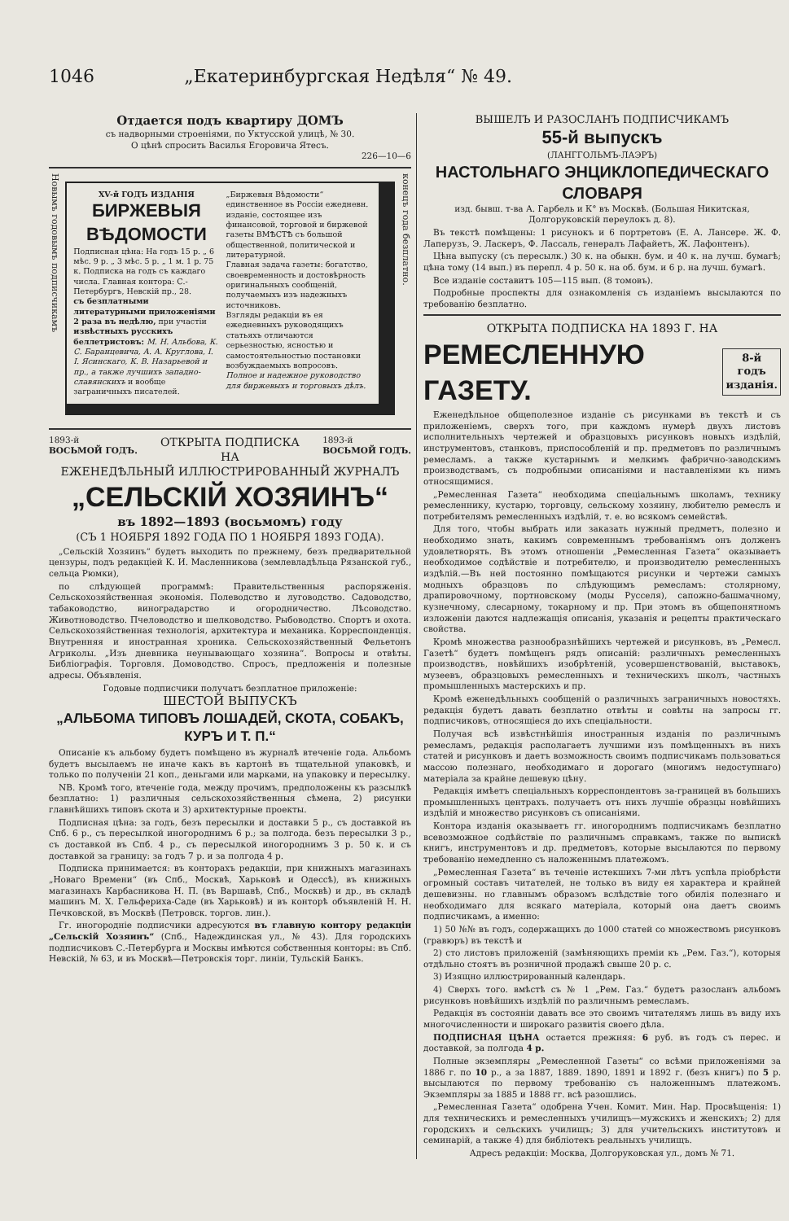1046 „Екатеринбургская Недѣля“ № 49.
Отдается подъ квартиру ДОМЪ
съ надворными строеніями, по Уктусской улицѣ, № 30.
О цѣнѣ спросить Василья Егоровича Ятесъ.
226—10—6
Новымъ годовымъ подписчикамъ
XV-й ГОДЪ ИЗДАНІЯ
БИРЖЕВЫЯ ВѢДОМОСТИ
Подписная цѣна: На годъ 15 р. „ 6 мѣс. 9 р. „ 3 мѣс. 5 р. „ 1 м. 1 р. 75 к. Подписка на годъ съ каждаго числа. Главная контора: С.-Петербургъ, Невскій пр., 28.
съ безплатными литературными приложеніями 2 раза въ недѣлю, при участіи извѣстныхъ русскихъ беллетристовъ: М. Н. Альбова, К. С. Баранцевича, А. А. Круглова, І. І. Ясинскаго, К. В. Назарьевой и пр., а также лучшихъ западно-славянскихъ и вообще заграничныхъ писателей.
„Биржевыя Вѣдомости“ единственное въ Россіи ежедневн. изданіе, состоящее изъ финансовой, торговой и биржевой газеты ВМѢСТѢ съ большой общественной, политической и литературной.
Главная задача газеты: богатство, своевременность и достовѣрность оригинальныхъ сообщеній, получаемыхъ изъ надежныхъ источниковъ.
Взгляды редакціи въ ея ежедневныхъ руководящихъ статьяхъ отличаются серьезностью, ясностью и самостоятельностью постановки возбуждаемыхъ вопросовъ.
Полное и надежное руководство для биржевыхъ и торговыхъ дѣлъ.
конецъ года безплатно.
1893-й
ВОСЬМОЙ ГОДЪ. ОТКРЫТА ПОДПИСКА
НА 1893-й
ВОСЬМОЙ ГОДЪ.
ЕЖЕНЕДѢЛЬНЫЙ ИЛЛЮСТРИРОВАННЫЙ ЖУРНАЛЪ
„СЕЛЬСКІЙ ХОЗЯИНЪ“
въ 1892—1893 (восьмомъ) году
(СЪ 1 НОЯБРЯ 1892 ГОДА ПО 1 НОЯБРЯ 1893 ГОДА).
„Сельскій Хозяинъ“ будетъ выходить по прежнему, безъ предварительной цензуры, подъ редакціей К. И. Масленникова (землевладѣльца Рязанской губ., сельца Рюмки),
по слѣдующей программѣ: Правительственныя распоряженія. Сельскохозяйственная экономія. Полеводство и луговодство. Садоводство, табаководство, виноградарство и огородничество. Лѣсоводство. Животноводство. Пчеловодство и шелководство. Рыбоводство. Спортъ и охота. Сельскохозяйственная технологія, архитектура и механика. Корреспонденція. Внутренняя и иностранная хроника. Сельскохозяйственный Фельетонъ Агриколы. „Изъ дневника неунывающаго хозяина“. Вопросы и отвѣты. Библіографія. Торговля. Домоводство. Спросъ, предложенія и полезные адресы. Объявленія.
Годовые подписчики получатъ безплатное приложеніе:
ШЕСТОЙ ВЫПУСКЪ
„АЛЬБОМА ТИПОВЪ ЛОШАДЕЙ, СКОТА, СОБАКЪ, КУРЪ И Т. П.“
Описаніе къ альбому будетъ помѣщено въ журналѣ втеченіе года. Альбомъ будетъ высылаемъ не иначе какъ въ картонѣ въ тщательной упаковкѣ, и только по полученіи 21 коп., деньгами или марками, на упаковку и пересылку.
NB. Кромѣ того, втеченіе года, между прочимъ, предположены къ разсылкѣ безплатно: 1) различныя сельскохозяйственныя сѣмена, 2) рисунки главнѣйшихъ типовъ скота и 3) архитектурные проекты.
Подписная цѣна: за годъ, безъ пересылки и доставки 5 р., съ доставкой въ Спб. 6 р., съ пересылкой иногороднимъ 6 р.; за полгода. безъ пересылки 3 р., съ доставкой въ Спб. 4 р., съ пересылкой иногороднимъ 3 р. 50 к. и съ доставкой за границу: за годъ 7 р. и за полгода 4 р.
Подписка принимается: въ конторахъ редакціи, при книжныхъ магазинахъ „Новаго Времени“ (въ Спб., Москвѣ, Харьковѣ и Одессѣ), въ книжныхъ магазинахъ Карбасникова Н. П. (въ Варшавѣ, Спб., Москвѣ) и др., въ складѣ машинъ М. Х. Гельфериха-Саде (въ Харьковѣ) и въ конторѣ объявленій Н. Н. Печковской, въ Москвѣ (Петровск. торгов. лин.).
Гг. иногородніе подписчики адресуются въ главную контору редакціи „Сельскій Хозяинъ“ (Спб., Надеждинская ул., № 43). Для городскихъ подписчиковъ С.-Петербурга и Москвы имѣются собственныя конторы: въ Спб. Невскій, № 63, и въ Москвѣ—Петровскія торг. линіи, Тульскій Банкъ.
ВЫШЕЛЪ И РАЗОСЛАНЪ ПОДПИСЧИКАМЪ
55-й выпускъ
(ЛАНГГОЛЬМЪ-ЛАЭРЪ)
НАСТОЛЬНАГО ЭНЦИКЛОПЕДИЧЕСКАГО СЛОВАРЯ
изд. бывш. т-ва А. Гарбель и К° въ Москвѣ. (Большая Никитская, Долгоруковскій переулокъ д. 8).
Въ текстѣ помѣщены: 1 рисунокъ и 6 портретовъ (Е. А. Лансере. Ж. Ф. Лаперузъ, Э. Ласкеръ, Ф. Лассаль, генералъ Лафайетъ, Ж. Лафонтенъ).
Цѣна выпуску (съ пересылк.) 30 к. на обыкн. бум. и 40 к. на лучш. бумагѣ; цѣна тому (14 вып.) въ перепл. 4 р. 50 к. на об. бум. и 6 р. на лучш. бумагѣ.
Все изданіе составитъ 105—115 вып. (8 томовъ).
Подробные проспекты для ознакомленія съ изданіемъ высылаются по требованію безплатно.
ОТКРЫТА ПОДПИСКА НА 1893 Г. НА
РЕМЕСЛЕННУЮ ГАЗЕТУ. 8-й годъ
изданія.
Еженедѣльное общеполезное изданіе съ рисунками въ текстѣ и съ приложеніемъ, сверхъ того, при каждомъ нумерѣ двухъ листовъ исполнительныхъ чертежей и образцовыхъ рисунковъ новыхъ издѣлій, инструментовъ, станковъ, приспособленій и пр. предметовъ по различнымъ ремесламъ. а также кустарнымъ и мелкимъ фабрично-заводскимъ производствамъ, съ подробными описаніями и наставленіями къ нимъ относящимися.
„Ремесленная Газета“ необходима спеціальнымъ школамъ, технику ремесленнику, кустарю, торговцу, сельскому хозяину, любителю ремеслъ и потребителямъ ремесленныхъ издѣлій, т. е. во всякомъ семействѣ.
Для того, чтобы выбрать или заказать нужный предметъ, полезно и необходимо знать, какимъ современнымъ требованіямъ онъ долженъ удовлетворять. Въ этомъ отношеніи „Ремесленная Газета“ оказываетъ необходимое содѣйствіе и потребителю, и производителю ремесленныхъ издѣлій.—Въ ней постоянно помѣщаются рисунки и чертежи самыхъ модныхъ образцовъ по слѣдующимъ ремесламъ: столярному, драпировочному, портновскому (моды Русселя), сапожно-башмачному, кузнечному, слесарному, токарному и пр. При этомъ въ общепонятномъ изложеніи даются надлежащія описанія, указанія и рецепты практическаго свойства.
Кромѣ множества разнообразнѣйшихъ чертежей и рисунковъ, въ „Ремесл. Газетѣ“ будетъ помѣщенъ рядъ описаній: различныхъ ремесленныхъ производствъ, новѣйшихъ изобрѣтеній, усовершенствованій, выставокъ, музеевъ, образцовыхъ ремесленныхъ и техническихъ школъ, частныхъ промышленныхъ мастерскихъ и пр.
Кромѣ еженедѣльныхъ сообщеній о различныхъ заграничныхъ новостяхъ. редакція будетъ давать безплатно отвѣты и совѣты на запросы гг. подписчиковъ, относящіеся до ихъ спеціальности.
Получая всѣ извѣстнѣйшія иностранныя изданія по различнымъ ремесламъ, редакція располагаетъ лучшими изъ помѣщенныхъ въ нихъ статей и рисунковъ и даетъ возможность своимъ подписчикамъ пользоваться массою полезнаго, необходимаго и дорогаго (многимъ недоступнаго) матеріала за крайне дешевую цѣну.
Редакція имѣетъ спеціальныхъ корреспондентовъ за-границей въ большихъ промышленныхъ центрахъ. получаетъ отъ нихъ лучшіе образцы новѣйшихъ издѣлій и множество рисунковъ съ описаніями.
Контора изданія оказываетъ гг. иногороднимъ подписчикамъ безплатно всевозможное содѣйствіе по различнымъ справкамъ, также по выпискѣ книгъ, инструментовъ и др. предметовъ, которые высылаются по первому требованію немедленно съ наложеннымъ платежомъ.
„Ремесленная Газета“ въ теченіе истекшихъ 7-ми лѣтъ успѣла пріобрѣсти огромный составъ читателей, не только въ виду ея характера и крайней дешевизны. но главнымъ образомъ вслѣдствіе того обилія полезнаго и необходимаго для всякаго матеріала, который она даетъ своимъ подписчикамъ, а именно:
1) 50 №№ въ годъ, содержащихъ до 1000 статей со множествомъ рисунковъ (гравюръ) въ текстѣ и
2) сто листовъ приложеній (замѣняющихъ преміи къ „Рем. Газ.“), которыя отдѣльно стоятъ въ розничной продажѣ свыше 20 р. с.
3) Изящно иллюстрированный календарь.
4) Сверхъ того. вмѣстѣ съ № 1 „Рем. Газ.“ будетъ разосланъ альбомъ рисунковъ новѣйшихъ издѣлій по различнымъ ремесламъ.
Редакція въ состояніи давать все это своимъ читателямъ лишь въ виду ихъ многочисленности и широкаго развитія своего дѣла.
ПОДПИСНАЯ ЦѢНА остается прежняя: 6 руб. въ годъ съ перес. и доставкой, за полгода 4 р.
Полные экземпляры „Ремесленной Газеты“ со всѣми приложеніями за 1886 г. по 10 р., а за 1887, 1889. 1890, 1891 и 1892 г. (безъ книгъ) по 5 р. высылаются по первому требованію съ наложеннымъ платежомъ. Экземпляры за 1885 и 1888 гг. всѣ разошлись.
„Ремесленная Газета“ одобрена Учен. Комит. Мин. Нар. Просвѣщенія: 1) для техническихъ и ремесленныхъ училищъ—мужскихъ и женскихъ; 2) для городскихъ и сельскихъ училищъ; 3) для учительскихъ институтовъ и семинарій, а также 4) для библіотекъ реальныхъ училищъ.
Адресъ редакціи: Москва, Долгоруковская ул., домъ № 71.